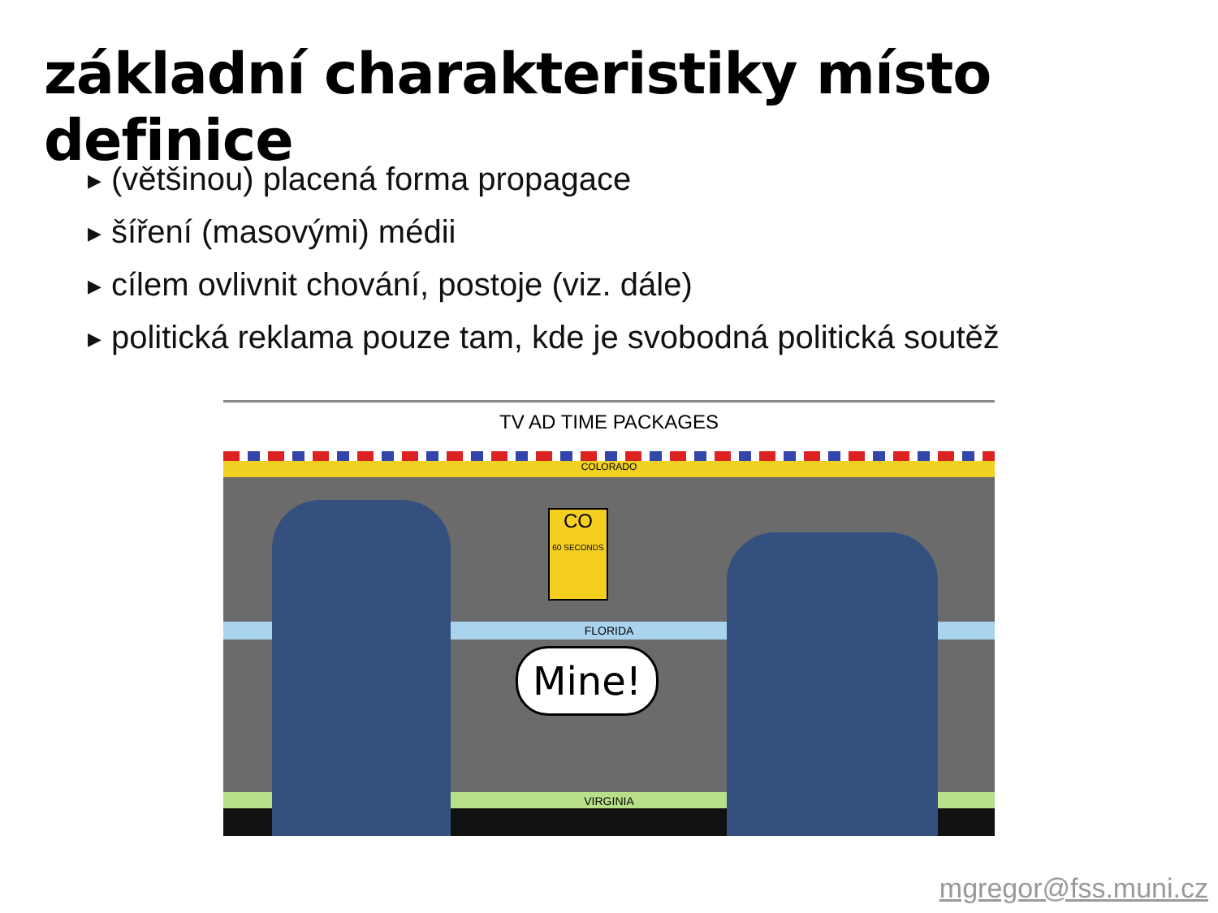základní charakteristiky místo definice
▶ (většinou) placená forma propagace
▶ šíření (masovými) médii
▶ cílem ovlivnit chování, postoje (viz. dále)
▶ politická reklama pouze tam, kde je svobodná politická soutěž
TV AD TIME PACKAGES
COLORADO
FLORIDA
VIRGINIA
CO
60 SECONDS
Mine!
mgregor@fss.muni.cz